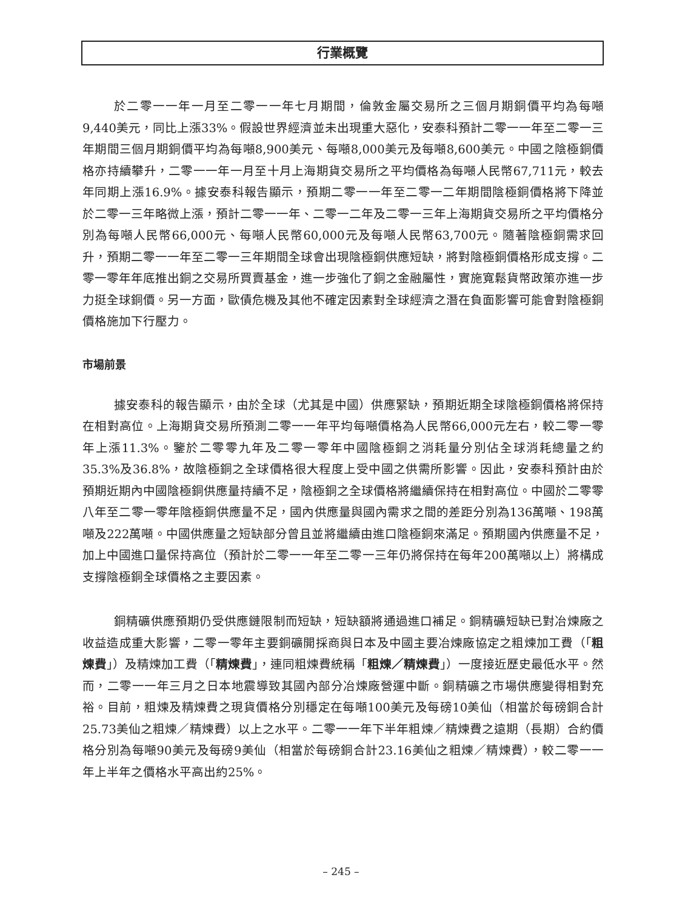行業概覽
於二零一一年一月至二零一一年七月期間，倫敦金屬交易所之三個月期銅價平均為每噸9,440美元，同比上漲33%。假設世界經濟並未出現重大惡化，安泰科預計二零一一年至二零一三年期間三個月期銅價平均為每噸8,900美元、每噸8,000美元及每噸8,600美元。中國之陰極銅價格亦持續攀升，二零一一年一月至十月上海期貨交易所之平均價格為每噸人民幣67,711元，較去年同期上漲16.9%。據安泰科報告顯示，預期二零一一年至二零一二年期間陰極銅價格將下降並於二零一三年略微上漲，預計二零一一年、二零一二年及二零一三年上海期貨交易所之平均價格分別為每噸人民幣66,000元、每噸人民幣60,000元及每噸人民幣63,700元。隨著陰極銅需求回升，預期二零一一年至二零一三年期間全球會出現陰極銅供應短缺，將對陰極銅價格形成支撐。二零一零年年底推出銅之交易所買賣基金，進一步強化了銅之金融屬性，實施寬鬆貨幣政策亦進一步力挺全球銅價。另一方面，歐債危機及其他不確定因素對全球經濟之潛在負面影響可能會對陰極銅價格施加下行壓力。
市場前景
據安泰科的報告顯示，由於全球（尤其是中國）供應緊缺，預期近期全球陰極銅價格將保持在相對高位。上海期貨交易所預測二零一一年平均每噸價格為人民幣66,000元左右，較二零一零年上漲11.3%。鑒於二零零九年及二零一零年中國陰極銅之消耗量分別佔全球消耗總量之約35.3%及36.8%，故陰極銅之全球價格很大程度上受中國之供需所影響。因此，安泰科預計由於預期近期內中國陰極銅供應量持續不足，陰極銅之全球價格將繼續保持在相對高位。中國於二零零八年至二零一零年陰極銅供應量不足，國內供應量與國內需求之間的差距分別為136萬噸、198萬噸及222萬噸。中國供應量之短缺部分曾且並將繼續由進口陰極銅來滿足。預期國內供應量不足，加上中國進口量保持高位（預計於二零一一年至二零一三年仍將保持在每年200萬噸以上）將構成支撐陰極銅全球價格之主要因素。
銅精礦供應預期仍受供應鏈限制而短缺，短缺額將通過進口補足。銅精礦短缺已對冶煉廠之收益造成重大影響，二零一零年主要銅礦開採商與日本及中國主要冶煉廠協定之粗煉加工費（「粗煉費」）及精煉加工費（「精煉費」，連同粗煉費統稱「粗煉／精煉費」）一度接近歷史最低水平。然而，二零一一年三月之日本地震導致其國內部分冶煉廠營運中斷。銅精礦之市場供應變得相對充裕。目前，粗煉及精煉費之現貨價格分別穩定在每噸100美元及每磅10美仙（相當於每磅銅合計25.73美仙之粗煉／精煉費）以上之水平。二零一一年下半年粗煉／精煉費之遠期（長期）合約價格分別為每噸90美元及每磅9美仙（相當於每磅銅合計23.16美仙之粗煉／精煉費），較二零一一年上半年之價格水平高出約25%。
– 245 –